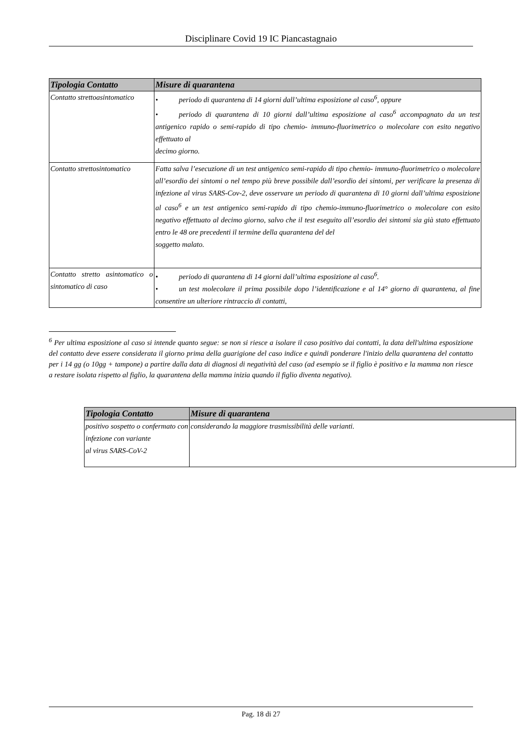Disciplinare Covid 19 IC Piancastagnaio
| Tipologia Contatto | Misure di quarantena |
| --- | --- |
| Contatto strettoasintomatico | • periodo di quarantena di 14 giorni dall’ultima esposizione al caso<sup>6</sup>, oppure • periodo di quarantena di 10 giorni dall’ultima esposizione al caso<sup>6</sup> accompagnato da un test antigenico rapido o semi-rapido di tipo chemio- immuno-fluorimetrico o molecolare con esito negativo effettuato al decimo giorno. |
| Contatto strettosintomatico | Fatta salva l’esecuzione di un test antigenico semi-rapido di tipo chemio- immuno-fluorimetrico o molecolare all’esordio dei sintomi o nel tempo più breve possibile dall’esordio dei sintomi, per verificare la presenza di infezione al virus SARS-Cov-2, deve osservare un periodo di quarantena di 10 giorni dall’ultima esposizione al caso<sup>6</sup> e un test antigenico semi-rapido di tipo chemio-immuno-fluorimetrico o molecolare con esito negativo effettuato al decimo giorno, salvo che il test eseguito all’esordio dei sintomi sia già stato effettuato entro le 48 ore precedenti il termine della quarantena del del soggetto malato. |
| Contatto stretto asintomatico o sintomatico di caso | • periodo di quarantena di 14 giorni dall’ultima esposizione al caso<sup>6</sup>. • un test molecolare il prima possibile dopo l’identificazione e al 14° giorno di quarantena, al fine consentire un ulteriore rintraccio di contatti, |
<sup>6</sup> Per ultima esposizione al caso si intende quanto segue: se non si riesce a isolare il caso positivo dai contatti, la data dell'ultima esposizione del contatto deve essere considerata il giorno prima della guarigione del caso indice e quindi ponderare l'inizio della quarantena del contatto per i 14 gg (o 10gg + tampone) a partire dalla data di diagnosi di negatività del caso (ad esempio se il figlio è positivo e la mamma non riesce a restare isolata rispetto al figlio, la quarantena della mamma inizia quando il figlio diventa negativo).
| Tipologia Contatto | Misure di quarantena |
| --- | --- |
| positivo sospetto o confermato con infezione con variante al virus SARS-CoV-2 | considerando la maggiore trasmissibilità delle varianti. |
Pag. 18 di 27